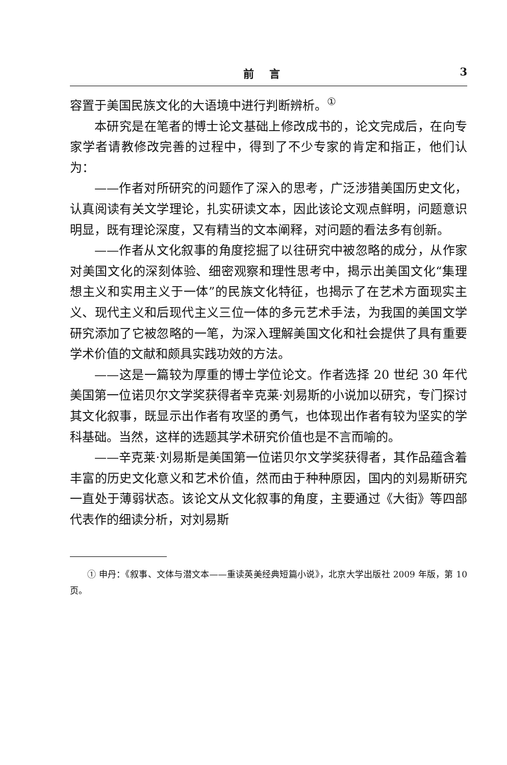前言 3
容置于美国民族文化的大语境中进行判断辨析。<sup>①</sup>
本研究是在笔者的博士论文基础上修改成书的，论文完成后，在向专家学者请教修改完善的过程中，得到了不少专家的肯定和指正，他们认为：
——作者对所研究的问题作了深入的思考，广泛涉猎美国历史文化，认真阅读有关文学理论，扎实研读文本，因此该论文观点鲜明，问题意识明显，既有理论深度，又有精当的文本阐释，对问题的看法多有创新。
——作者从文化叙事的角度挖掘了以往研究中被忽略的成分，从作家对美国文化的深刻体验、细密观察和理性思考中，揭示出美国文化“集理想主义和实用主义于一体”的民族文化特征，也揭示了在艺术方面现实主义、现代主义和后现代主义三位一体的多元艺术手法，为我国的美国文学研究添加了它被忽略的一笔，为深入理解美国文化和社会提供了具有重要学术价值的文献和颇具实践功效的方法。
——这是一篇较为厚重的博士学位论文。作者选择 20 世纪 30 年代美国第一位诺贝尔文学奖获得者辛克莱·刘易斯的小说加以研究，专门探讨其文化叙事，既显示出作者有攻坚的勇气，也体现出作者有较为坚实的学科基础。当然，这样的选题其学术研究价值也是不言而喻的。
——辛克莱·刘易斯是美国第一位诺贝尔文学奖获得者，其作品蕴含着丰富的历史文化意义和艺术价值，然而由于种种原因，国内的刘易斯研究一直处于薄弱状态。该论文从文化叙事的角度，主要通过《大街》等四部代表作的细读分析，对刘易斯
① 申丹：《叙事、文体与潜文本——重读英美经典短篇小说》，北京大学出版社 2009 年版，第 10 页。